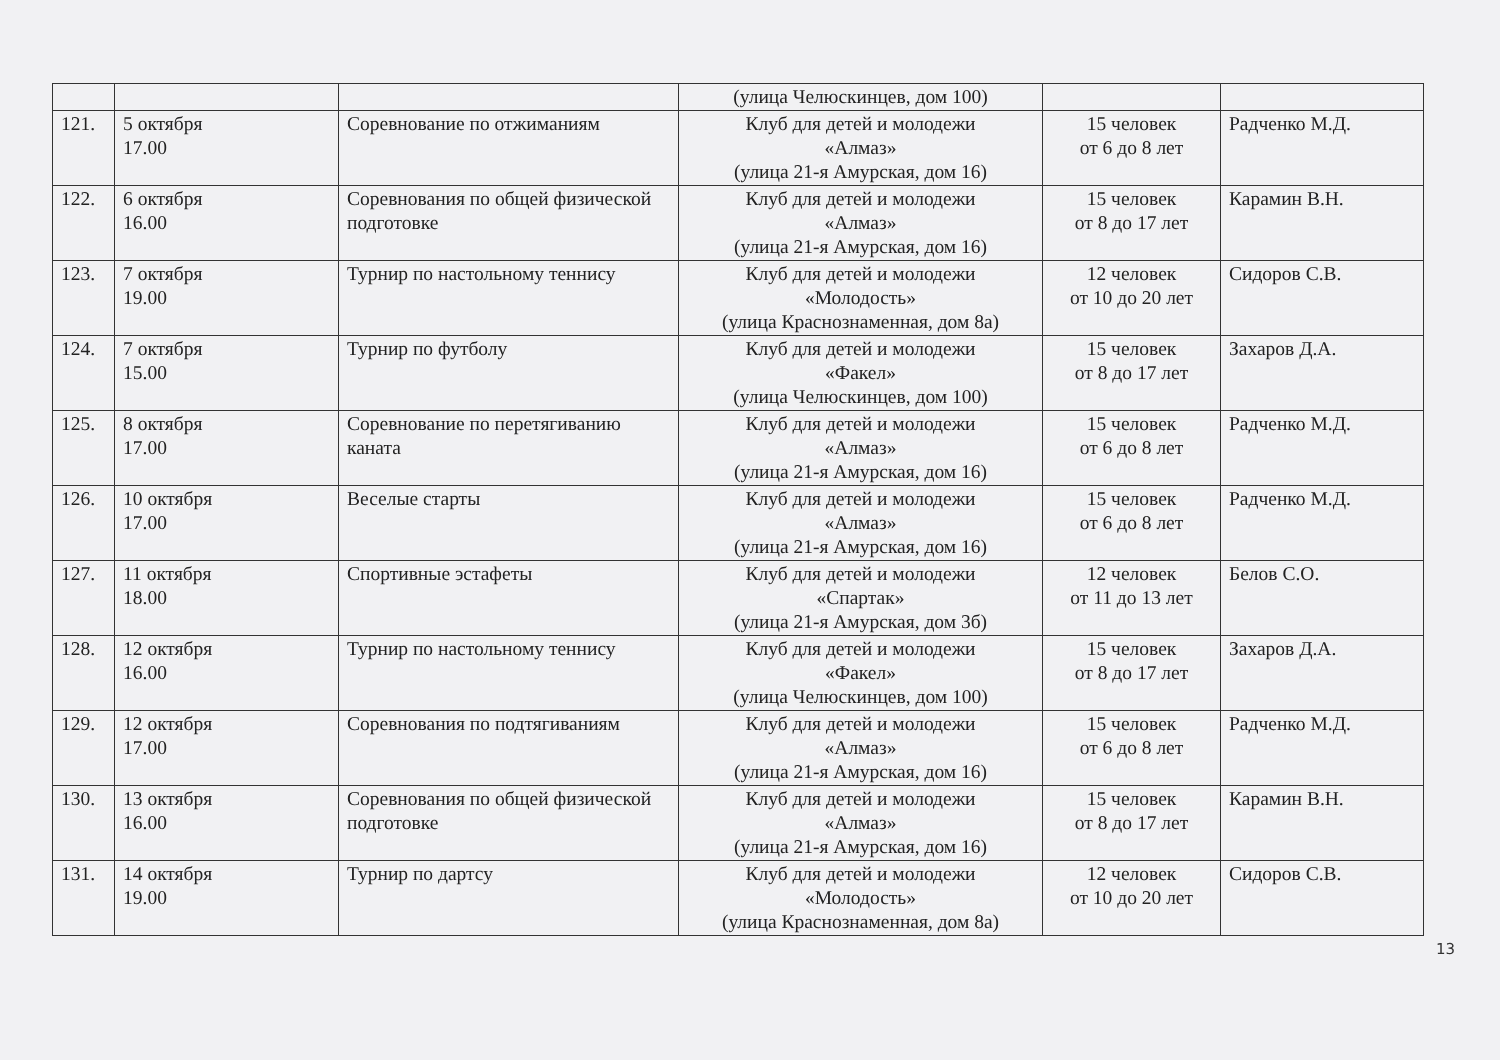| | | | (улица Челюскинцев, дом 100) | | |
| 121. | 5 октября 17.00 | Соревнование по отжиманиям | Клуб для детей и молодежи «Алмаз» (улица 21-я Амурская, дом 16) | 15 человек от 6 до 8 лет | Радченко М.Д. |
| 122. | 6 октября 16.00 | Соревнования по общей физической подготовке | Клуб для детей и молодежи «Алмаз» (улица 21-я Амурская, дом 16) | 15 человек от 8 до 17 лет | Карамин В.Н. |
| 123. | 7 октября 19.00 | Турнир по настольному теннису | Клуб для детей и молодежи «Молодость» (улица Краснознаменная, дом 8а) | 12 человек от 10 до 20 лет | Сидоров С.В. |
| 124. | 7 октября 15.00 | Турнир по футболу | Клуб для детей и молодежи «Факел» (улица Челюскинцев, дом 100) | 15 человек от 8 до 17 лет | Захаров Д.А. |
| 125. | 8 октября 17.00 | Соревнование по перетягиванию каната | Клуб для детей и молодежи «Алмаз» (улица 21-я Амурская, дом 16) | 15 человек от 6 до 8 лет | Радченко М.Д. |
| 126. | 10 октября 17.00 | Веселые старты | Клуб для детей и молодежи «Алмаз» (улица 21-я Амурская, дом 16) | 15 человек от 6 до 8 лет | Радченко М.Д. |
| 127. | 11 октября 18.00 | Спортивные эстафеты | Клуб для детей и молодежи «Спартак» (улица 21-я Амурская, дом 3б) | 12 человек от 11 до 13 лет | Белов С.О. |
| 128. | 12 октября 16.00 | Турнир по настольному теннису | Клуб для детей и молодежи «Факел» (улица Челюскинцев, дом 100) | 15 человек от 8 до 17 лет | Захаров Д.А. |
| 129. | 12 октября 17.00 | Соревнования по подтягиваниям | Клуб для детей и молодежи «Алмаз» (улица 21-я Амурская, дом 16) | 15 человек от 6 до 8 лет | Радченко М.Д. |
| 130. | 13 октября 16.00 | Соревнования по общей физической подготовке | Клуб для детей и молодежи «Алмаз» (улица 21-я Амурская, дом 16) | 15 человек от 8 до 17 лет | Карамин В.Н. |
| 131. | 14 октября 19.00 | Турнир по дартсу | Клуб для детей и молодежи «Молодость» (улица Краснознаменная, дом 8а) | 12 человек от 10 до 20 лет | Сидоров С.В. |
13